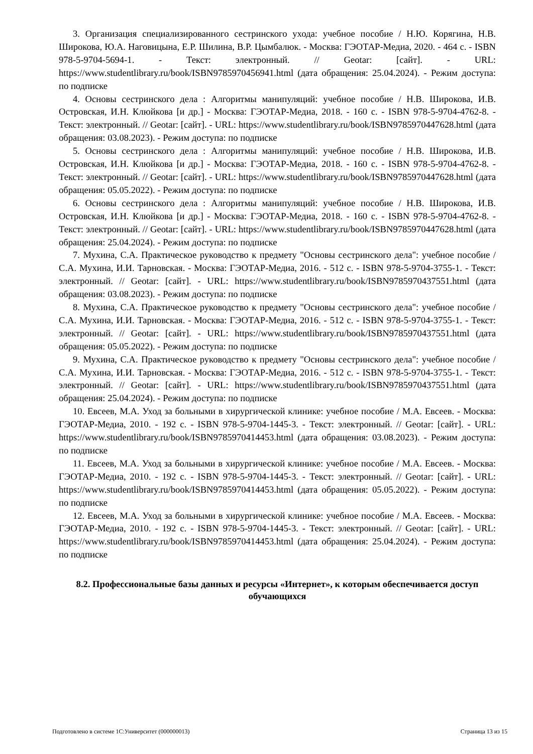3. Организация специализированного сестринского ухода: учебное пособие / Н.Ю. Корягина, Н.В. Широкова, Ю.А. Наговицына, Е.Р. Шилина, В.Р. Цымбалюк. - Москва: ГЭОТАР-Медиа, 2020. - 464 с. - ISBN 978-5-9704-5694-1. - Текст: электронный. // Geotar: [сайт]. - URL: https://www.studentlibrary.ru/book/ISBN9785970456941.html (дата обращения: 25.04.2024). - Режим доступа: по подписке
4. Основы сестринского дела : Алгоритмы манипуляций: учебное пособие / Н.В. Широкова, И.В. Островская, И.Н. Клюйкова [и др.] - Москва: ГЭОТАР-Медиа, 2018. - 160 с. - ISBN 978-5-9704-4762-8. - Текст: электронный. // Geotar: [сайт]. - URL: https://www.studentlibrary.ru/book/ISBN9785970447628.html (дата обращения: 03.08.2023). - Режим доступа: по подписке
5. Основы сестринского дела : Алгоритмы манипуляций: учебное пособие / Н.В. Широкова, И.В. Островская, И.Н. Клюйкова [и др.] - Москва: ГЭОТАР-Медиа, 2018. - 160 с. - ISBN 978-5-9704-4762-8. - Текст: электронный. // Geotar: [сайт]. - URL: https://www.studentlibrary.ru/book/ISBN9785970447628.html (дата обращения: 05.05.2022). - Режим доступа: по подписке
6. Основы сестринского дела : Алгоритмы манипуляций: учебное пособие / Н.В. Широкова, И.В. Островская, И.Н. Клюйкова [и др.] - Москва: ГЭОТАР-Медиа, 2018. - 160 с. - ISBN 978-5-9704-4762-8. - Текст: электронный. // Geotar: [сайт]. - URL: https://www.studentlibrary.ru/book/ISBN9785970447628.html (дата обращения: 25.04.2024). - Режим доступа: по подписке
7. Мухина, С.А. Практическое руководство к предмету "Основы сестринского дела": учебное пособие / С.А. Мухина, И.И. Тарновская. - Москва: ГЭОТАР-Медиа, 2016. - 512 с. - ISBN 978-5-9704-3755-1. - Текст: электронный. // Geotar: [сайт]. - URL: https://www.studentlibrary.ru/book/ISBN9785970437551.html (дата обращения: 03.08.2023). - Режим доступа: по подписке
8. Мухина, С.А. Практическое руководство к предмету "Основы сестринского дела": учебное пособие / С.А. Мухина, И.И. Тарновская. - Москва: ГЭОТАР-Медиа, 2016. - 512 с. - ISBN 978-5-9704-3755-1. - Текст: электронный. // Geotar: [сайт]. - URL: https://www.studentlibrary.ru/book/ISBN9785970437551.html (дата обращения: 05.05.2022). - Режим доступа: по подписке
9. Мухина, С.А. Практическое руководство к предмету "Основы сестринского дела": учебное пособие / С.А. Мухина, И.И. Тарновская. - Москва: ГЭОТАР-Медиа, 2016. - 512 с. - ISBN 978-5-9704-3755-1. - Текст: электронный. // Geotar: [сайт]. - URL: https://www.studentlibrary.ru/book/ISBN9785970437551.html (дата обращения: 25.04.2024). - Режим доступа: по подписке
10. Евсеев, М.А. Уход за больными в хирургической клинике: учебное пособие / М.А. Евсеев. - Москва: ГЭОТАР-Медиа, 2010. - 192 с. - ISBN 978-5-9704-1445-3. - Текст: электронный. // Geotar: [сайт]. - URL: https://www.studentlibrary.ru/book/ISBN9785970414453.html (дата обращения: 03.08.2023). - Режим доступа: по подписке
11. Евсеев, М.А. Уход за больными в хирургической клинике: учебное пособие / М.А. Евсеев. - Москва: ГЭОТАР-Медиа, 2010. - 192 с. - ISBN 978-5-9704-1445-3. - Текст: электронный. // Geotar: [сайт]. - URL: https://www.studentlibrary.ru/book/ISBN9785970414453.html (дата обращения: 05.05.2022). - Режим доступа: по подписке
12. Евсеев, М.А. Уход за больными в хирургической клинике: учебное пособие / М.А. Евсеев. - Москва: ГЭОТАР-Медиа, 2010. - 192 с. - ISBN 978-5-9704-1445-3. - Текст: электронный. // Geotar: [сайт]. - URL: https://www.studentlibrary.ru/book/ISBN9785970414453.html (дата обращения: 25.04.2024). - Режим доступа: по подписке
8.2. Профессиональные базы данных и ресурсы «Интернет», к которым обеспечивается доступ обучающихся
Подготовлено в системе 1С:Университет (000000013) Страница 13 из 15